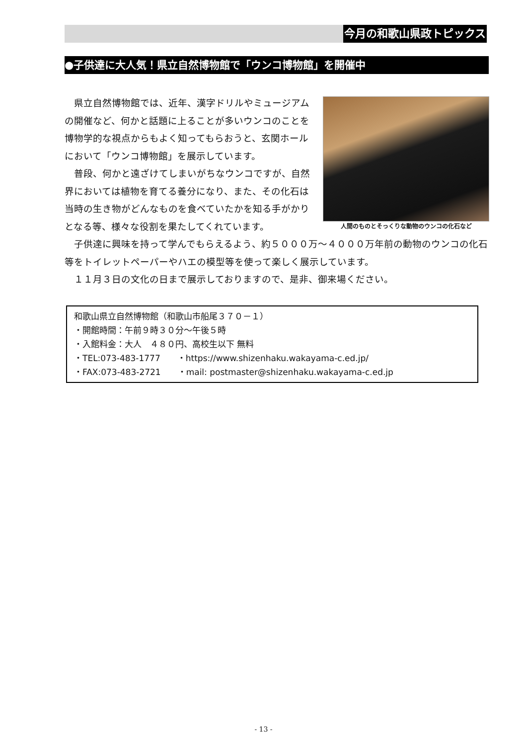今月の和歌山県政トピックス
●子供達に大人気！県立自然博物館で「ウンコ博物館」を開催中
人間のものとそっくりな動物のウンコの化石など
県立自然博物館では、近年、漢字ドリルやミュージアムの開催など、何かと話題に上ることが多いウンコのことを博物学的な視点からもよく知ってもらおうと、玄関ホールにおいて「ウンコ博物館」を展示しています。
普段、何かと遠ざけてしまいがちなウンコですが、自然界においては植物を育てる養分になり、また、その化石は当時の生き物がどんなものを食べていたかを知る手がかりとなる等、様々な役割を果たしてくれています。
子供達に興味を持って学んでもらえるよう、約５０００万～４０００万年前の動物のウンコの化石等をトイレットペーパーやハエの模型等を使って楽しく展示しています。
１１月３日の文化の日まで展示しておりますので、是非、御来場ください。
和歌山県立自然博物館（和歌山市船尾３７０－１）
・開館時間：午前９時３０分～午後５時
・入館料金：大人　４８０円、高校生以下 無料
・TEL:073-483-1777　　・https://www.shizenhaku.wakayama-c.ed.jp/
・FAX:073-483-2721　　・mail: postmaster@shizenhaku.wakayama-c.ed.jp
- 13 -